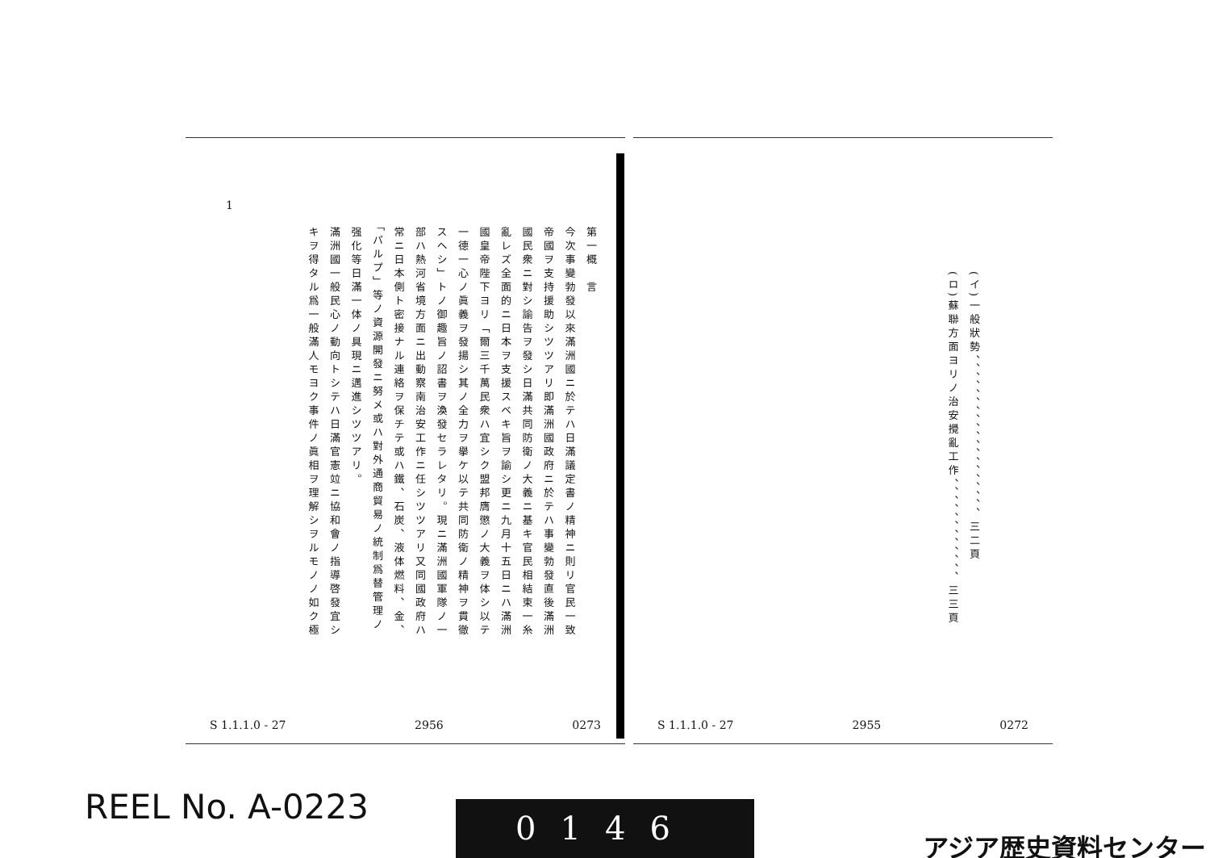1
第一概　言
今次事變勃發以來滿洲國ニ於テハ日滿議定書ノ精神ニ則リ官民一致
帝國ヲ支持援助シツツアリ即滿洲國政府ニ於テハ事變勃發直後滿洲
國民衆ニ對シ諭告ヲ發シ日滿共同防衛ノ大義ニ基キ官民相結束一糸
亂レズ全面的ニ日本ヲ支援スベキ旨ヲ諭シ更ニ九月十五日ニハ滿洲
國皇帝陛下ヨリ「爾三千萬民衆ハ宜シク盟邦膺懲ノ大義ヲ体シ以テ
一德一心ノ眞義ヲ發揚シ其ノ全力ヲ擧ケ以テ共同防衛ノ精神ヲ貫徹
スヘシ」トノ御趣旨ノ詔書ヲ渙發セラレタリ。現ニ滿洲國軍隊ノ一
部ハ熱河省境方面ニ出動察南治安工作ニ任シツツアリ又同國政府ハ
常ニ日本側ト密接ナル連絡ヲ保チテ或ハ鐵、石炭、液体燃料、金、
「パルプ」等ノ資源開發ニ努メ或ハ對外通商貿易ノ統制爲替管理ノ
强化等日滿一体ノ具現ニ邁進シツツアリ。
滿洲國一般民心ノ動向トシテハ日滿官憲竝ニ協和會ノ指導啓發宜シ
キヲ得タル爲一般滿人モヨク事件ノ眞相ヲ理解シヲルモノノ如ク極
S 1.1.1.0 - 27 2956 0273
(イ)一般狀勢、、、、、、、、、、、、、、、、、、、三二頁
(ロ)蘇聯方面ヨリノ治安攪亂工作、、、、、、、、、、、、三三頁
S 1.1.1.0 - 27 2955 0272
REEL No. A-0223 0146
アジア歴史資料センター